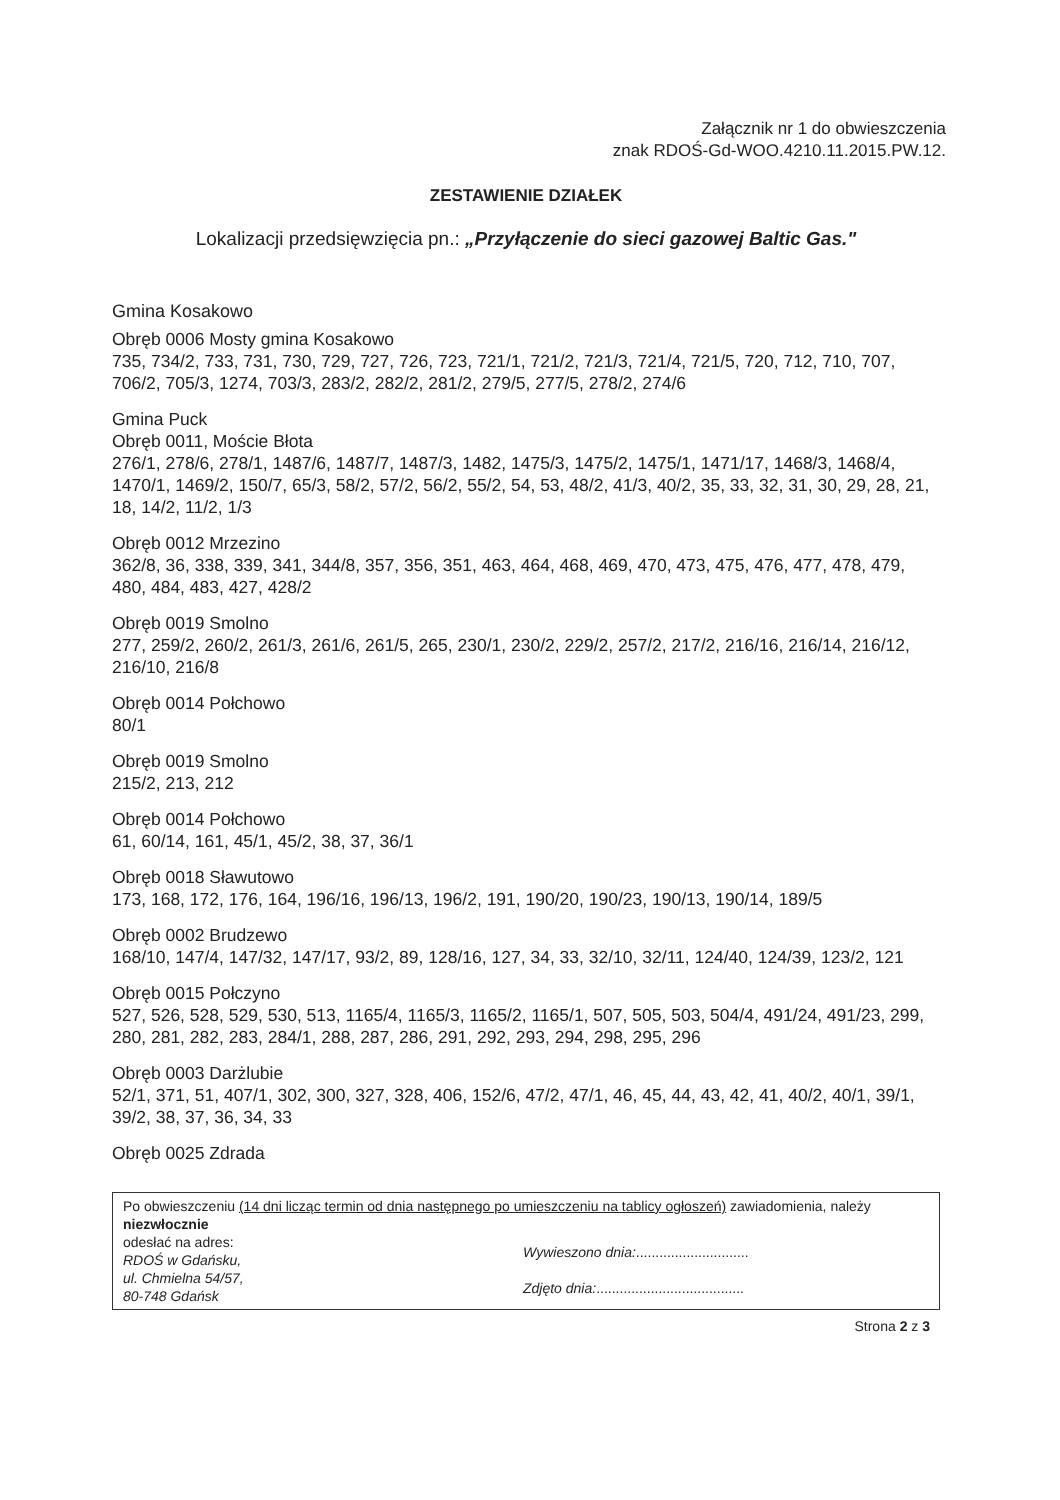Załącznik nr 1 do obwieszczenia
znak RDOŚ-Gd-WOO.4210.11.2015.PW.12.
ZESTAWIENIE DZIAŁEK
Lokalizacji przedsięwzięcia pn.: „Przyłączenie do sieci gazowej Baltic Gas."
Gmina Kosakowo
Obręb 0006 Mosty gmina Kosakowo
735, 734/2, 733, 731, 730, 729, 727, 726, 723, 721/1, 721/2, 721/3, 721/4, 721/5, 720, 712, 710, 707, 706/2, 705/3, 1274, 703/3, 283/2, 282/2, 281/2, 279/5, 277/5, 278/2, 274/6
Gmina Puck
Obręb 0011, Moście Błota
276/1, 278/6, 278/1, 1487/6, 1487/7, 1487/3, 1482, 1475/3, 1475/2, 1475/1, 1471/17, 1468/3, 1468/4, 1470/1, 1469/2, 150/7, 65/3, 58/2, 57/2, 56/2, 55/2, 54, 53, 48/2, 41/3, 40/2, 35, 33, 32, 31, 30, 29, 28, 21, 18, 14/2, 11/2, 1/3
Obręb 0012 Mrzezino
362/8, 36, 338, 339, 341, 344/8, 357, 356, 351, 463, 464, 468, 469, 470, 473, 475, 476, 477, 478, 479, 480, 484, 483, 427, 428/2
Obręb 0019 Smolno
277, 259/2, 260/2, 261/3, 261/6, 261/5, 265, 230/1, 230/2, 229/2, 257/2, 217/2, 216/16, 216/14, 216/12, 216/10, 216/8
Obręb 0014 Połchowo
80/1
Obręb 0019 Smolno
215/2, 213, 212
Obręb 0014 Połchowo
61, 60/14, 161, 45/1, 45/2, 38, 37, 36/1
Obręb 0018 Sławutowo
173, 168, 172, 176, 164, 196/16, 196/13, 196/2, 191, 190/20, 190/23, 190/13, 190/14, 189/5
Obręb 0002 Brudzewo
168/10, 147/4, 147/32, 147/17, 93/2, 89, 128/16, 127, 34, 33, 32/10, 32/11, 124/40, 124/39, 123/2, 121
Obręb 0015 Połczyno
527, 526, 528, 529, 530, 513, 1165/4, 1165/3, 1165/2, 1165/1, 507, 505, 503, 504/4, 491/24, 491/23, 299, 280, 281, 282, 283, 284/1, 288, 287, 286, 291, 292, 293, 294, 298, 295, 296
Obręb 0003 Darżlubie
52/1, 371, 51, 407/1, 302, 300, 327, 328, 406, 152/6, 47/2, 47/1, 46, 45, 44, 43, 42, 41, 40/2, 40/1, 39/1, 39/2, 38, 37, 36, 34, 33
Obręb 0025 Zdrada
Po obwieszczeniu (14 dni licząc termin od dnia następnego po umieszczeniu na tablicy ogłoszeń) zawiadomienia, należy niezwłocznie
odesłać na adres:
RDOŚ w Gdańsku,
ul. Chmielna 54/57,
80-748 Gdańsk
Wywieszono dnia:.............................
Zdjęto dnia:......................................
Strona 2 z 3